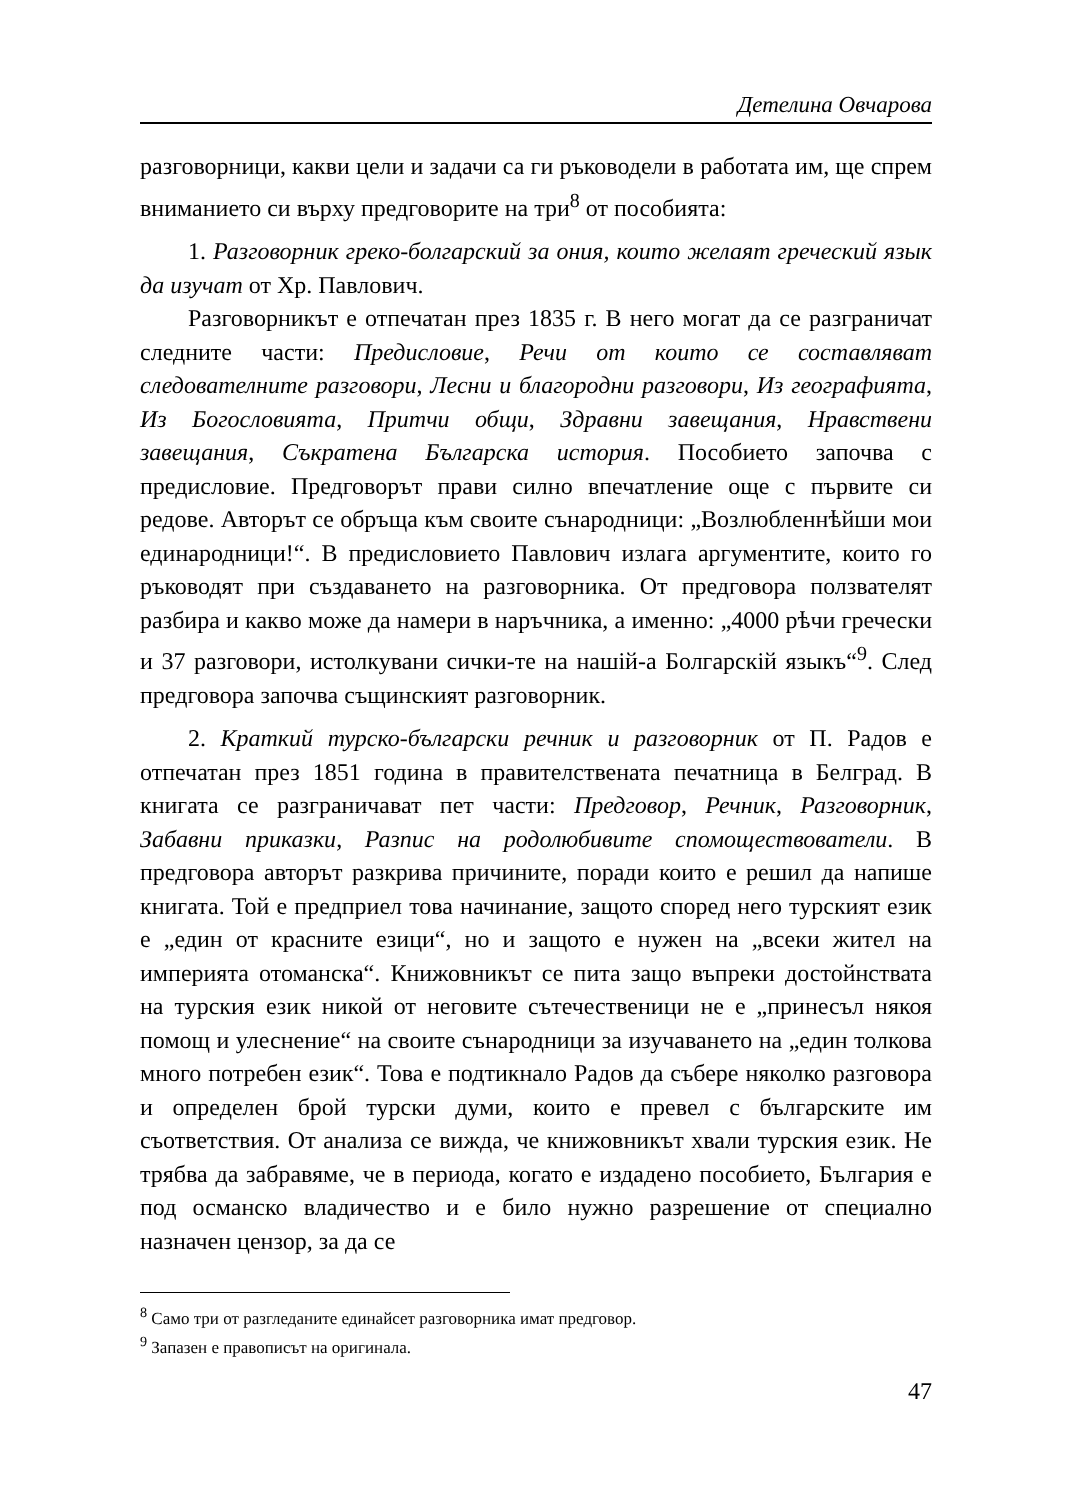Детелина Овчарова
разговорници, какви цели и задачи са ги ръководели в работата им, ще спрем вниманието си върху предговорите на три<sup>8</sup> от пособията:
1. Разговорник греко-болгарский за ония, които желаят греческий язык да изучат от Хр. Павлович.
Разговорникът е отпечатан през 1835 г. В него могат да се разграничат следните части: Предисловие, Речи от които се составляват следователните разговори, Лесни и благородни разговори, Из географията, Из Богословията, Притчи общи, Здравни завещания, Нравствени завещания, Съкратена Българска история. Пособието започва с предисловие. Предговорът прави силно впечатление още с първите си редове. Авторът се обръща към своите сънародници: „Возлюбленнѣйши мои единародници!“. В предисловието Павлович излага аргументите, които го ръководят при създаването на разговорника. От предговора ползвателят разбира и какво може да намери в наръчника, а именно: „4000 рѣчи гречески и 37 разговори, истолкувани сички-те на нашій-а Болгарскій языкъ“<sup>9</sup>. След предговора започва същинският разговорник.
2. Краткий турско-български речник и разговорник от П. Радов е отпечатан през 1851 година в правителствената печатница в Белград. В книгата се разграничават пет части: Предговор, Речник, Разговорник, Забавни приказки, Разпис на родолюбивите спомоществователи. В предговора авторът разкрива причините, поради които е решил да напише книгата. Той е предприел това начинание, защото според него турският език е „един от красните езици“, но и защото е нужен на „всеки жител на империята отоманска“. Книжовникът се пита защо въпреки достойнствата на турския език никой от неговите сътечественици не е „принесъл някоя помощ и улеснение“ на своите сънародници за изучаването на „един толкова много потребен език“. Това е подтикнало Радов да събере няколко разговора и определен брой турски думи, които е превел с българските им съответствия. От анализа се вижда, че книжовникът хвали турския език. Не трябва да забравяме, че в периода, когато е издадено пособието, България е под османско владичество и е било нужно разрешение от специално назначен цензор, за да се
<sup>8</sup> Само три от разгледаните единайсет разговорника имат предговор.
<sup>9</sup> Запазен е правописът на оригинала.
47